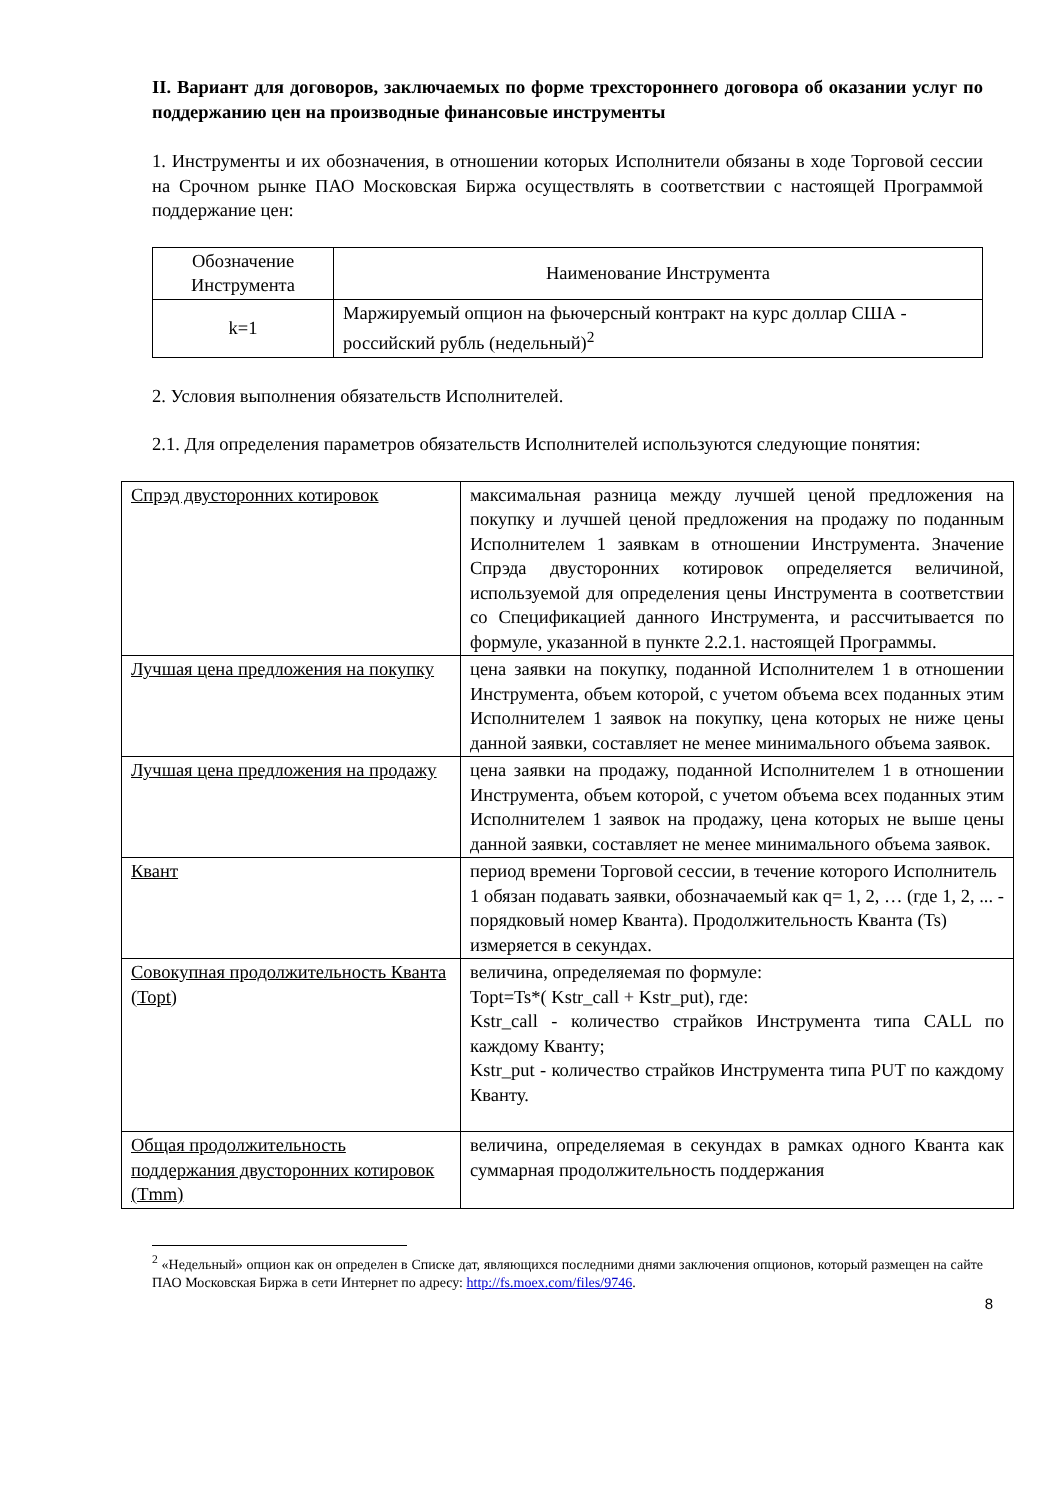II. Вариант для договоров, заключаемых по форме трехстороннего договора об оказании услуг по поддержанию цен на производные финансовые инструменты
1. Инструменты и их обозначения, в отношении которых Исполнители обязаны в ходе Торговой сессии на Срочном рынке ПАО Московская Биржа осуществлять в соответствии с настоящей Программой поддержание цен:
| Обозначение Инструмента | Наименование Инструмента |
| --- | --- |
| k=1 | Маржируемый опцион на фьючерсный контракт на курс доллар США - российский рубль (недельный)<sup>2</sup> |
2. Условия выполнения обязательств Исполнителей.
2.1. Для определения параметров обязательств Исполнителей используются следующие понятия:
| Спрэд двусторонних котировок | максимальная разница между лучшей ценой предложения на покупку и лучшей ценой предложения на продажу по поданным Исполнителем 1 заявкам в отношении Инструмента. Значение Спрэда двусторонних котировок определяется величиной, используемой для определения цены Инструмента в соответствии со Спецификацией данного Инструмента, и рассчитывается по формуле, указанной в пункте 2.2.1. настоящей Программы. |
| Лучшая цена предложения на покупку | цена заявки на покупку, поданной Исполнителем 1 в отношении Инструмента, объем которой, с учетом объема всех поданных этим Исполнителем 1 заявок на покупку, цена которых не ниже цены данной заявки, составляет не менее минимального объема заявок. |
| Лучшая цена предложения на продажу | цена заявки на продажу, поданной Исполнителем 1 в отношении Инструмента, объем которой, с учетом объема всех поданных этим Исполнителем 1 заявок на продажу, цена которых не выше цены данной заявки, составляет не менее минимального объема заявок. |
| Квант | период времени Торговой сессии, в течение которого Исполнитель 1 обязан подавать заявки, обозначаемый как q= 1, 2, … (где 1, 2, ... - порядковый номер Кванта). Продолжительность Кванта (Ts) измеряется в секундах. |
| Совокупная продолжительность Кванта (Topt) | величина, определяемая по формуле: Topt=Ts*( Kstr_call + Kstr_put), где: Kstr_call - количество страйков Инструмента типа CALL по каждому Кванту; Kstr_put - количество страйков Инструмента типа PUT по каждому Кванту. |
| Общая продолжительность поддержания двусторонних котировок (Tmm) | величина, определяемая в секундах в рамках одного Кванта как суммарная продолжительность поддержания |
<sup>2</sup> «Недельный» опцион как он определен в Списке дат, являющихся последними днями заключения опционов, который размещен на сайте ПАО Московская Биржа в сети Интернет по адресу: http://fs.moex.com/files/9746.
8